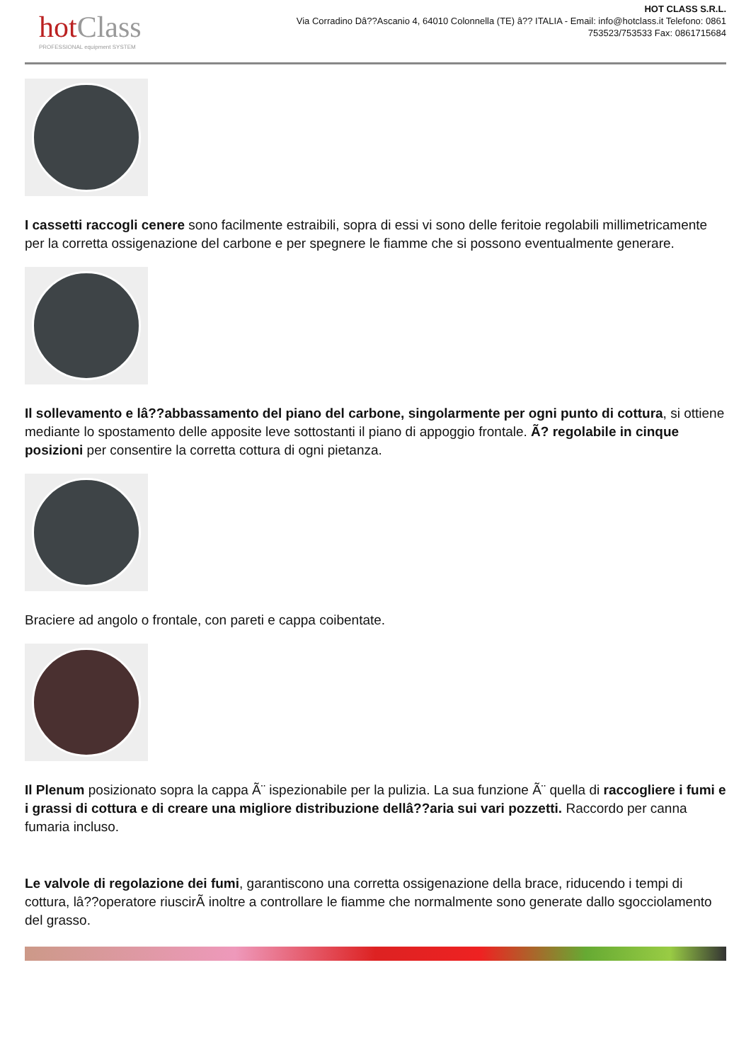hotClass
PROFESSIONAL equipment SYSTEM
HOT CLASS S.R.L.
Via Corradino Dâ??Ascanio 4, 64010 Colonnella (TE) â?? ITALIA - Email: info@hotclass.it Telefono: 0861 753523/753533 Fax: 0861715684
I cassetti raccogli cenere sono facilmente estraibili, sopra di essi vi sono delle feritoie regolabili millimetricamente per la corretta ossigenazione del carbone e per spegnere le fiamme che si possono eventualmente generare.
Il sollevamento e lâ??abbassamento del piano del carbone, singolarmente per ogni punto di cottura, si ottiene mediante lo spostamento delle apposite leve sottostanti il piano di appoggio frontale. Ã? regolabile in cinque posizioni per consentire la corretta cottura di ogni pietanza.
Braciere ad angolo o frontale, con pareti e cappa coibentate.
Il Plenum posizionato sopra la cappa Ã¨ ispezionabile per la pulizia. La sua funzione Ã¨ quella di raccogliere i fumi e i grassi di cottura e di creare una migliore distribuzione dellâ??aria sui vari pozzetti. Raccordo per canna fumaria incluso.
Le valvole di regolazione dei fumi, garantiscono una corretta ossigenazione della brace, riducendo i tempi di cottura, lâ??operatore riuscirÃ inoltre a controllare le fiamme che normalmente sono generate dallo sgocciolamento del grasso.